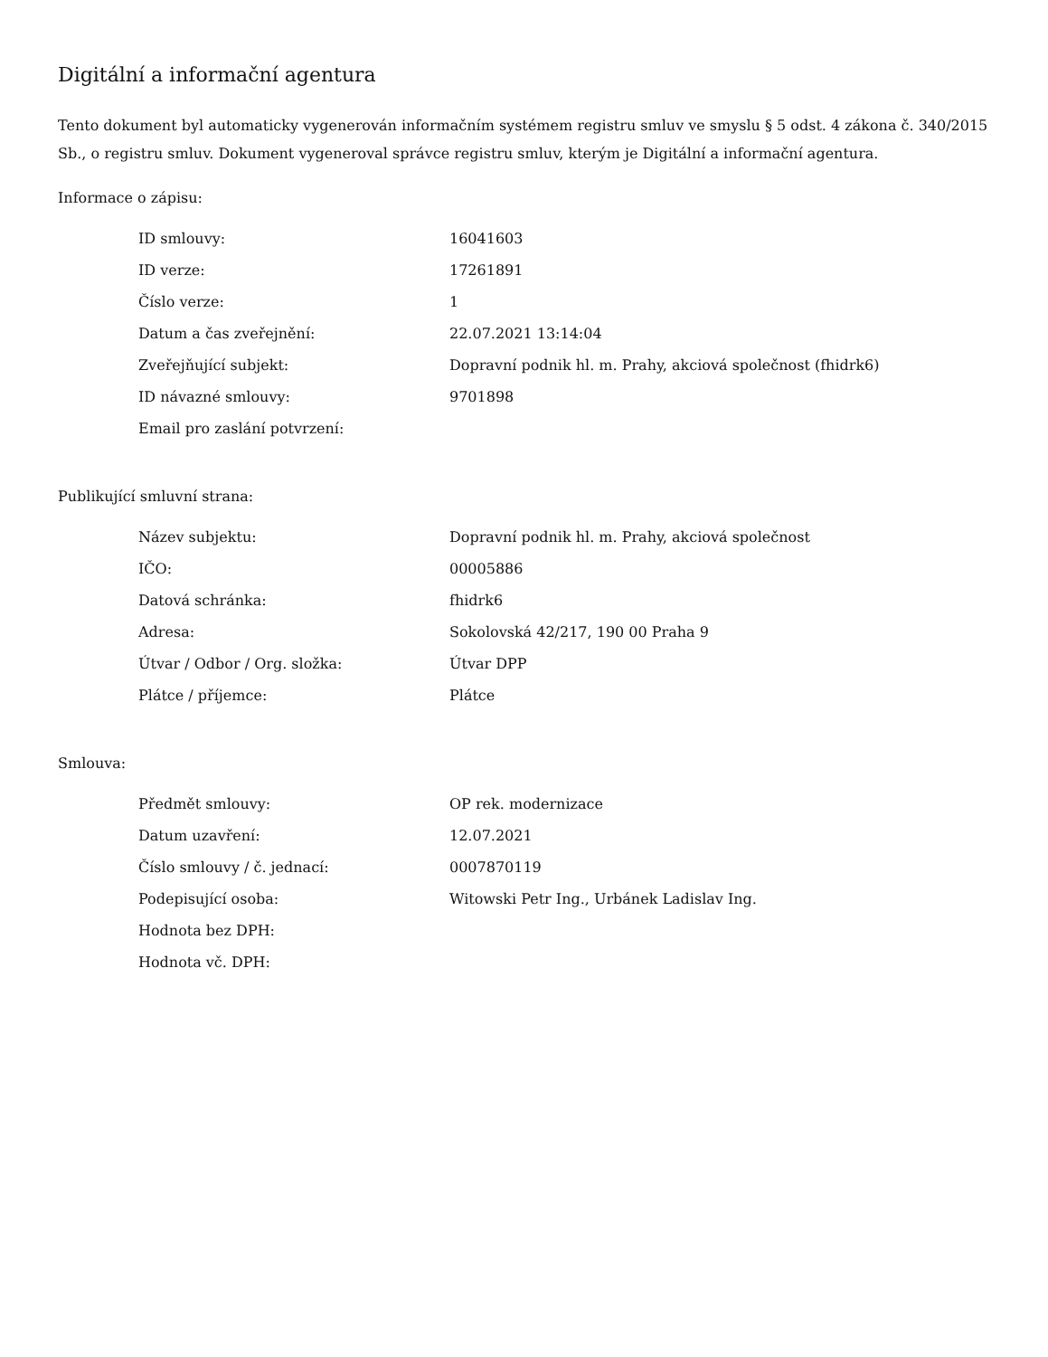Digitální a informační agentura
Tento dokument byl automaticky vygenerován informačním systémem registru smluv ve smyslu § 5 odst. 4 zákona č. 340/2015 Sb., o registru smluv. Dokument vygeneroval správce registru smluv, kterým je Digitální a informační agentura.
Informace o zápisu:
| ID smlouvy: | 16041603 |
| ID verze: | 17261891 |
| Číslo verze: | 1 |
| Datum a čas zveřejnění: | 22.07.2021 13:14:04 |
| Zveřejňující subjekt: | Dopravní podnik hl. m. Prahy, akciová společnost (fhidrk6) |
| ID návazné smlouvy: | 9701898 |
| Email pro zaslání potvrzení: | |
Publikující smluvní strana:
| Název subjektu: | Dopravní podnik hl. m. Prahy, akciová společnost |
| IČO: | 00005886 |
| Datová schránka: | fhidrk6 |
| Adresa: | Sokolovská 42/217, 190 00 Praha 9 |
| Útvar / Odbor / Org. složka: | Útvar DPP |
| Plátce / příjemce: | Plátce |
Smlouva:
| Předmět smlouvy: | OP rek. modernizace |
| Datum uzavření: | 12.07.2021 |
| Číslo smlouvy / č. jednací: | 0007870119 |
| Podepisující osoba: | Witowski Petr Ing., Urbánek Ladislav Ing. |
| Hodnota bez DPH: | |
| Hodnota vč. DPH: | |